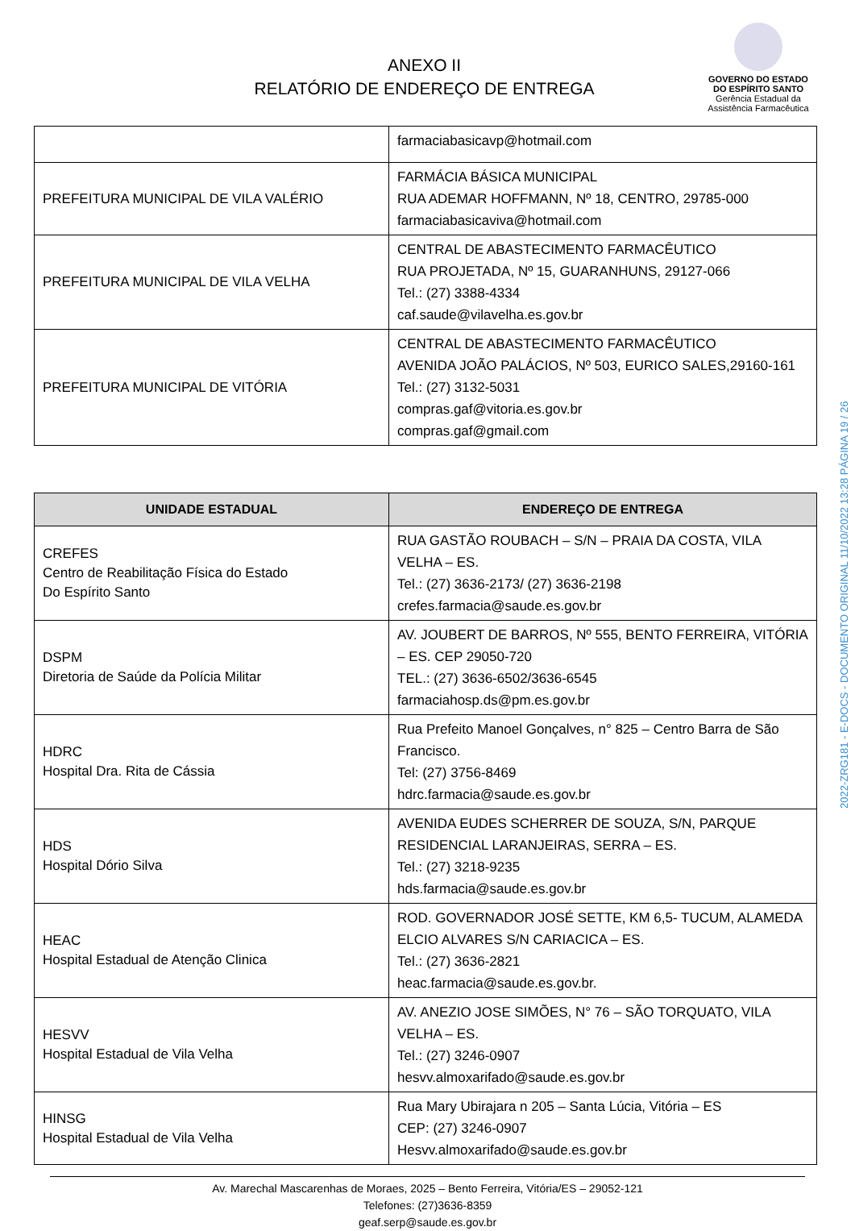ANEXO II
RELATÓRIO DE ENDEREÇO DE ENTREGA
GOVERNO DO ESTADO
DO ESPÍRITO SANTO
Gerência Estadual da
Assistência Farmacêutica
| | farmaciabasicavp@hotmail.com |
| PREFEITURA MUNICIPAL DE VILA VALÉRIO | FARMÁCIA BÁSICA MUNICIPAL RUA ADEMAR HOFFMANN, Nº 18, CENTRO, 29785-000 farmaciabasicaviva@hotmail.com |
| PREFEITURA MUNICIPAL DE VILA VELHA | CENTRAL DE ABASTECIMENTO FARMACÊUTICO RUA PROJETADA, Nº 15, GUARANHUNS, 29127-066 Tel.: (27) 3388-4334 caf.saude@vilavelha.es.gov.br |
| PREFEITURA MUNICIPAL DE VITÓRIA | CENTRAL DE ABASTECIMENTO FARMACÊUTICO AVENIDA JOÃO PALÁCIOS, Nº 503, EURICO SALES,29160-161 Tel.: (27) 3132-5031 compras.gaf@vitoria.es.gov.br compras.gaf@gmail.com |
| UNIDADE ESTADUAL | ENDEREÇO DE ENTREGA |
| --- | --- |
| CREFES Centro de Reabilitação Física do Estado Do Espírito Santo | RUA GASTÃO ROUBACH – S/N – PRAIA DA COSTA, VILA VELHA – ES. Tel.: (27) 3636-2173/ (27) 3636-2198 crefes.farmacia@saude.es.gov.br |
| DSPM Diretoria de Saúde da Polícia Militar | AV. JOUBERT DE BARROS, Nº 555, BENTO FERREIRA, VITÓRIA – ES. CEP 29050-720 TEL.: (27) 3636-6502/3636-6545 farmaciahosp.ds@pm.es.gov.br |
| HDRC Hospital Dra. Rita de Cássia | Rua Prefeito Manoel Gonçalves, n° 825 – Centro Barra de São Francisco. Tel: (27) 3756-8469 hdrc.farmacia@saude.es.gov.br |
| HDS Hospital Dório Silva | AVENIDA EUDES SCHERRER DE SOUZA, S/N, PARQUE RESIDENCIAL LARANJEIRAS, SERRA – ES. Tel.: (27) 3218-9235 hds.farmacia@saude.es.gov.br |
| HEAC Hospital Estadual de Atenção Clinica | ROD. GOVERNADOR JOSÉ SETTE, KM 6,5- TUCUM, ALAMEDA ELCIO ALVARES S/N CARIACICA – ES. Tel.: (27) 3636-2821 heac.farmacia@saude.es.gov.br. |
| HESVV Hospital Estadual de Vila Velha | AV. ANEZIO JOSE SIMÕES, N° 76 – SÃO TORQUATO, VILA VELHA – ES. Tel.: (27) 3246-0907 hesvv.almoxarifado@saude.es.gov.br |
| HINSG Hospital Estadual de Vila Velha | Rua Mary Ubirajara n 205 – Santa Lúcia, Vitória – ES CEP: (27) 3246-0907 Hesvv.almoxarifado@saude.es.gov.br |
Av. Marechal Mascarenhas de Moraes, 2025 – Bento Ferreira, Vitória/ES – 29052-121
Telefones: (27)3636-8359
geaf.serp@saude.es.gov.br
2022-ZRG181 - E-DOCS - DOCUMENTO ORIGINAL 11/10/2022 13:28 PÁGINA 19 / 26